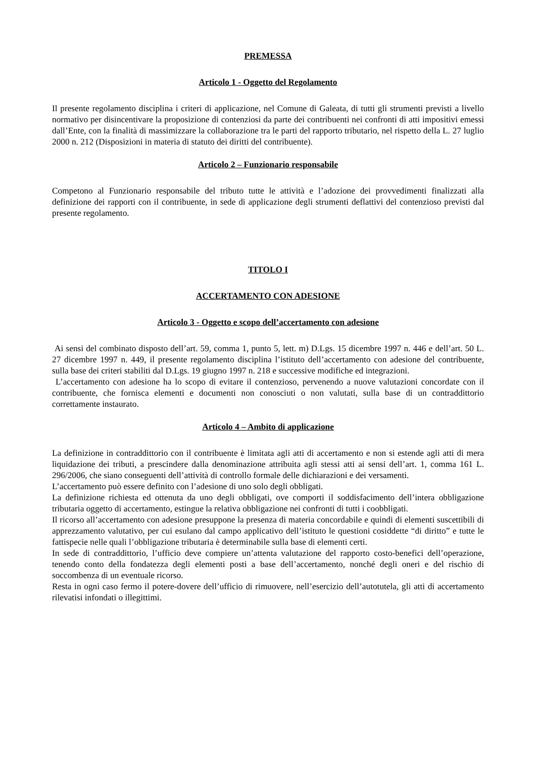PREMESSA
Articolo 1 - Oggetto del Regolamento
Il presente regolamento disciplina i criteri di applicazione, nel Comune di Galeata, di tutti gli strumenti previsti a livello normativo per disincentivare la proposizione di contenziosi da parte dei contribuenti nei confronti di atti impositivi emessi dall’Ente, con la finalità di massimizzare la collaborazione tra le parti del rapporto tributario, nel rispetto della L. 27 luglio 2000 n. 212 (Disposizioni in materia di statuto dei diritti del contribuente).
Articolo 2 – Funzionario responsabile
Competono al Funzionario responsabile del tributo tutte le attività e l’adozione dei provvedimenti finalizzati alla definizione dei rapporti con il contribuente, in sede di applicazione degli strumenti deflattivi del contenzioso previsti dal presente regolamento.
TITOLO I
ACCERTAMENTO CON ADESIONE
Articolo 3 - Oggetto e scopo dell’accertamento con adesione
Ai sensi del combinato disposto dell’art. 59, comma 1, punto 5, lett. m) D.Lgs. 15 dicembre 1997 n. 446 e dell’art. 50 L. 27 dicembre 1997 n. 449, il presente regolamento disciplina l’istituto dell’accertamento con adesione del contribuente, sulla base dei criteri stabiliti dal D.Lgs. 19 giugno 1997 n. 218 e successive modifiche ed integrazioni.
L’accertamento con adesione ha lo scopo di evitare il contenzioso, pervenendo a nuove valutazioni concordate con il contribuente, che fornisca elementi e documenti non conosciuti o non valutati, sulla base di un contraddittorio correttamente instaurato.
Articolo 4 – Ambito di applicazione
La definizione in contraddittorio con il contribuente è limitata agli atti di accertamento e non si estende agli atti di mera liquidazione dei tributi, a prescindere dalla denominazione attribuita agli stessi atti ai sensi dell’art. 1, comma 161 L. 296/2006, che siano conseguenti dell’attività di controllo formale delle dichiarazioni e dei versamenti.
L’accertamento può essere definito con l’adesione di uno solo degli obbligati.
La definizione richiesta ed ottenuta da uno degli obbligati, ove comporti il soddisfacimento dell’intera obbligazione tributaria oggetto di accertamento, estingue la relativa obbligazione nei confronti di tutti i coobbligati.
Il ricorso all’accertamento con adesione presuppone la presenza di materia concordabile e quindi di elementi suscettibili di apprezzamento valutativo, per cui esulano dal campo applicativo dell’istituto le questioni cosiddette “di diritto” e tutte le fattispecie nelle quali l’obbligazione tributaria è determinabile sulla base di elementi certi.
In sede di contraddittorio, l’ufficio deve compiere un’attenta valutazione del rapporto costo-benefici dell’operazione, tenendo conto della fondatezza degli elementi posti a base dell’accertamento, nonché degli oneri e del rischio di soccombenza di un eventuale ricorso.
Resta in ogni caso fermo il potere-dovere dell’ufficio di rimuovere, nell’esercizio dell’autotutela, gli atti di accertamento rilevatisi infondati o illegittimi.